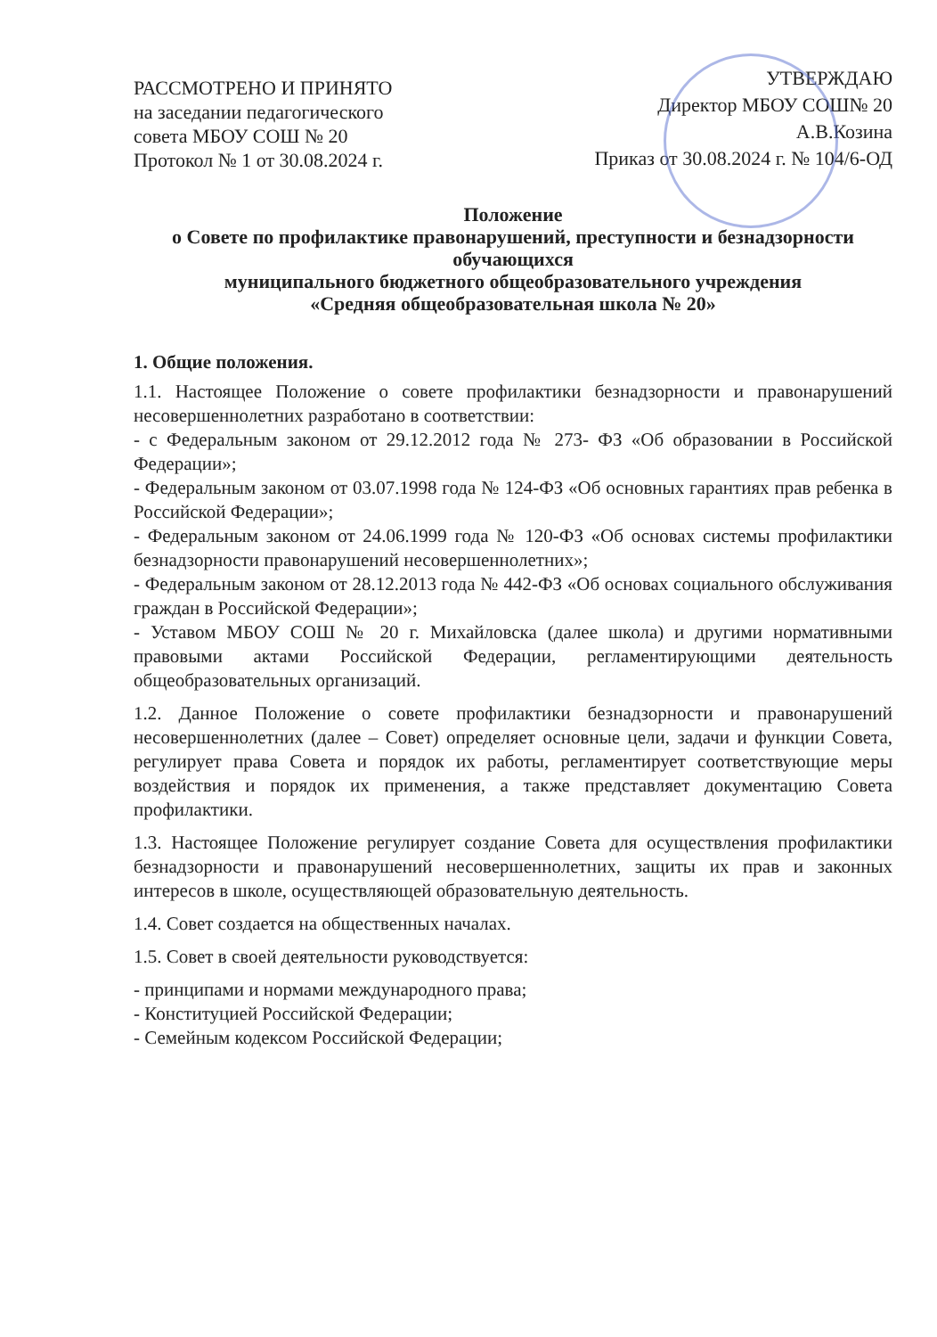РАССМОТРЕНО И ПРИНЯТО
на заседании педагогического
совета МБОУ СОШ № 20
Протокол № 1 от 30.08.2024 г.
УТВЕРЖДАЮ
Директор МБОУ СОШ№ 20
А.В.Козина
Приказ от 30.08.2024 г. № 104/6-ОД
Положение
о Совете по профилактике правонарушений, преступности и безнадзорности обучающихся
муниципального бюджетного общеобразовательного учреждения
«Средняя общеобразовательная школа № 20»
1. Общие положения.
1.1. Настоящее Положение о совете профилактики безнадзорности и правонарушений несовершеннолетних разработано в соответствии:
- с Федеральным законом от 29.12.2012 года № 273- ФЗ «Об образовании в Российской Федерации»;
- Федеральным законом от 03.07.1998 года № 124-ФЗ «Об основных гарантиях прав ребенка в Российской Федерации»;
- Федеральным законом от 24.06.1999 года № 120-ФЗ «Об основах системы профилактики безнадзорности правонарушений несовершеннолетних»;
- Федеральным законом от 28.12.2013 года № 442-ФЗ «Об основах социального обслуживания граждан в Российской Федерации»;
- Уставом МБОУ СОШ № 20 г. Михайловска (далее школа) и другими нормативными правовыми актами Российской Федерации, регламентирующими деятельность общеобразовательных организаций.
1.2. Данное Положение о совете профилактики безнадзорности и правонарушений несовершеннолетних (далее – Совет) определяет основные цели, задачи и функции Совета, регулирует права Совета и порядок их работы, регламентирует соответствующие меры воздействия и порядок их применения, а также представляет документацию Совета профилактики.
1.3. Настоящее Положение регулирует создание Совета для осуществления профилактики безнадзорности и правонарушений несовершеннолетних, защиты их прав и законных интересов в школе, осуществляющей образовательную деятельность.
1.4. Совет создается на общественных началах.
1.5. Совет в своей деятельности руководствуется:
- принципами и нормами международного права;
- Конституцией Российской Федерации;
- Семейным кодексом Российской Федерации;